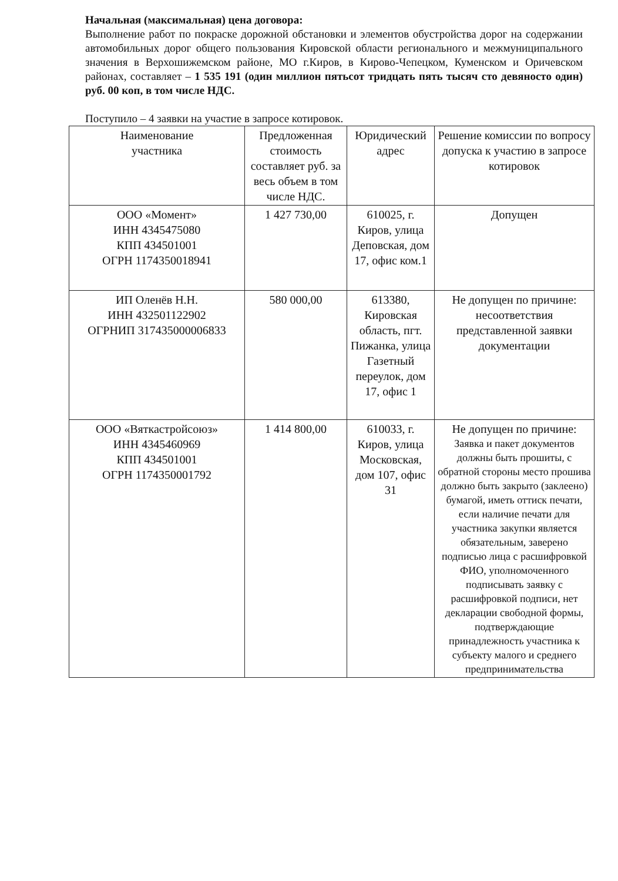Начальная (максимальная) цена договора:
Выполнение работ по покраске дорожной обстановки и элементов обустройства дорог на содержании автомобильных дорог общего пользования Кировской области регионального и межмуниципального значения в Верхошижемском районе, МО г.Киров, в Кирово-Чепецком, Куменском и Оричевском районах, составляет – 1 535 191 (один миллион пятьсот тридцать пять тысяч сто девяносто один) руб. 00 коп, в том числе НДС.
Поступило – 4 заявки на участие в запросе котировок.
| Наименование участника | Предложенная стоимость составляет руб. за весь объем в том числе НДС. | Юридический адрес | Решение комиссии по вопросу допуска к участию в запросе котировок |
| ООО «Момент» ИНН 4345475080 КПП 434501001 ОГРН 1174350018941 | 1 427 730,00 | 610025, г. Киров, улица Деповская, дом 17, офис ком.1 | Допущен |
| ИП Оленёв Н.Н. ИНН 432501122902 ОГРНИП 317435000006833 | 580 000,00 | 613380, Кировская область, пгт. Пижанка, улица Газетный переулок, дом 17, офис 1 | Не допущен по причине: несоответствия представленной заявки документации |
| ООО «Вяткастройсоюз» ИНН 4345460969 КПП 434501001 ОГРН 1174350001792 | 1 414 800,00 | 610033, г. Киров, улица Московская, дом 107, офис 31 | Не допущен по причине: Заявка и пакет документов должны быть прошиты, с обратной стороны место прошива должно быть закрыто (заклеено) бумагой, иметь оттиск печати, если наличие печати для участника закупки является обязательным, заверено подписью лица с расшифровкой ФИО, уполномоченного подписывать заявку с расшифровкой подписи, нет декларации свободной формы, подтверждающие принадлежность участника к субъекту малого и среднего предпринимательства |